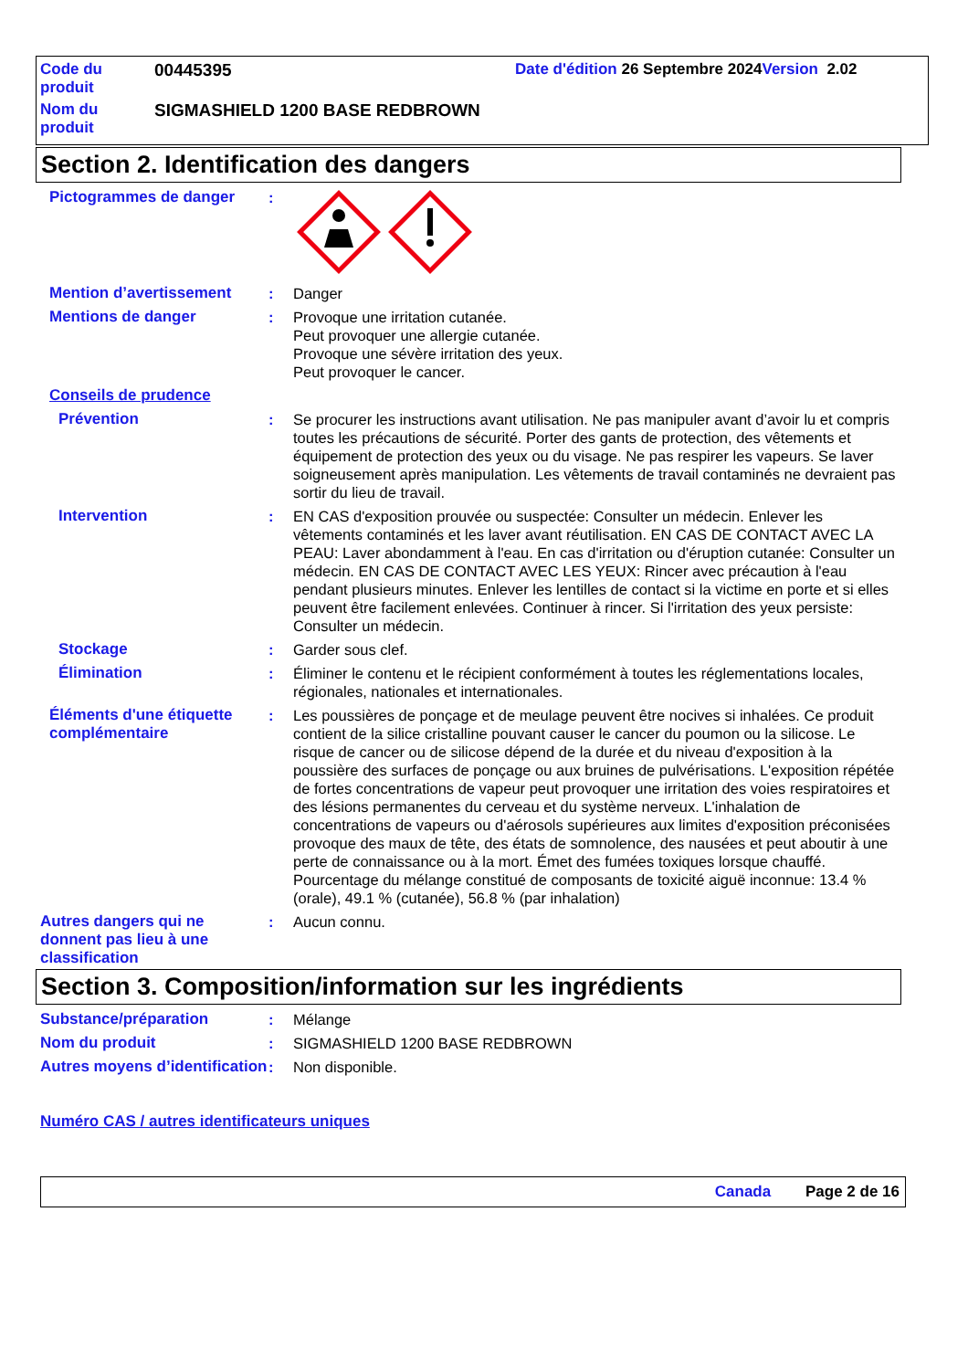Code du produit 00445395 Date d'édition 26 Septembre 2024 Version 2.02
Nom du produit SIGMASHIELD 1200 BASE REDBROWN
Section 2. Identification des dangers
Pictogrammes de danger :
Mention d’avertissement : Danger
Mentions de danger : Provoque une irritation cutanée.
Peut provoquer une allergie cutanée.
Provoque une sévère irritation des yeux.
Peut provoquer le cancer.
Conseils de prudence
Prévention : Se procurer les instructions avant utilisation. Ne pas manipuler avant d’avoir lu et compris toutes les précautions de sécurité. Porter des gants de protection, des vêtements et équipement de protection des yeux ou du visage. Ne pas respirer les vapeurs. Se laver soigneusement après manipulation. Les vêtements de travail contaminés ne devraient pas sortir du lieu de travail.
Intervention : EN CAS d'exposition prouvée ou suspectée: Consulter un médecin. Enlever les vêtements contaminés et les laver avant réutilisation. EN CAS DE CONTACT AVEC LA PEAU: Laver abondamment à l'eau. En cas d'irritation ou d'éruption cutanée: Consulter un médecin. EN CAS DE CONTACT AVEC LES YEUX: Rincer avec précaution à l'eau pendant plusieurs minutes. Enlever les lentilles de contact si la victime en porte et si elles peuvent être facilement enlevées. Continuer à rincer. Si l'irritation des yeux persiste: Consulter un médecin.
Stockage : Garder sous clef.
Élimination : Éliminer le contenu et le récipient conformément à toutes les réglementations locales, régionales, nationales et internationales.
Éléments d'une étiquette complémentaire
: Les poussières de ponçage et de meulage peuvent être nocives si inhalées. Ce produit contient de la silice cristalline pouvant causer le cancer du poumon ou la silicose. Le risque de cancer ou de silicose dépend de la durée et du niveau d'exposition à la poussière des surfaces de ponçage ou aux bruines de pulvérisations. L'exposition répétée de fortes concentrations de vapeur peut provoquer une irritation des voies respiratoires et des lésions permanentes du cerveau et du système nerveux. L'inhalation de concentrations de vapeurs ou d'aérosols supérieures aux limites d'exposition préconisées provoque des maux de tête, des états de somnolence, des nausées et peut aboutir à une perte de connaissance ou à la mort. Émet des fumées toxiques lorsque chauffé.
Pourcentage du mélange constitué de composants de toxicité aiguë inconnue: 13.4 % (orale), 49.1 % (cutanée), 56.8 % (par inhalation)
Autres dangers qui ne donnent pas lieu à une classification
: Aucun connu.
Section 3. Composition/information sur les ingrédients
Substance/préparation : Mélange
Nom du produit : SIGMASHIELD 1200 BASE REDBROWN
Autres moyens d’identification
: Non disponible.
Numéro CAS / autres identificateurs uniques
Canada Page 2 de 16